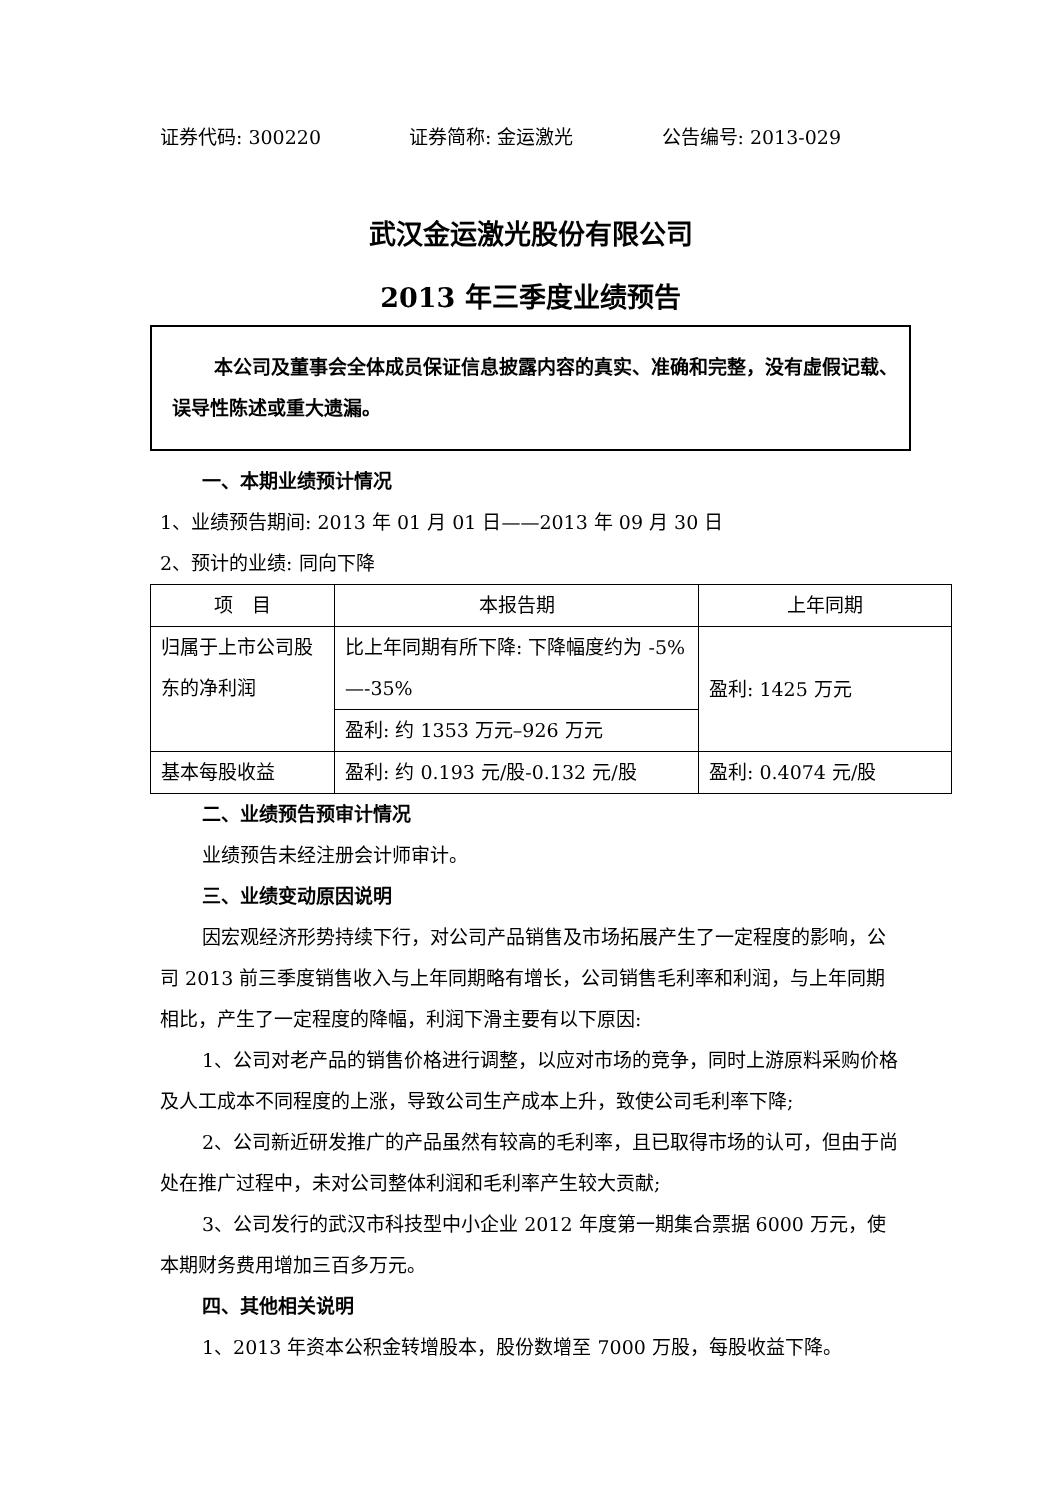证券代码: 300220 证券简称: 金运激光 公告编号: 2013-029
武汉金运激光股份有限公司
2013 年三季度业绩预告
本公司及董事会全体成员保证信息披露内容的真实、准确和完整，没有虚假记载、误导性陈述或重大遗漏。
一、本期业绩预计情况
1、业绩预告期间: 2013 年 01 月 01 日——2013 年 09 月 30 日
2、预计的业绩: 同向下降
| 项 目 | 本报告期 | 上年同期 |
| 归属于上市公司股东的净利润 | 比上年同期有所下降: 下降幅度约为 -5%—-35% | 盈利: 1425 万元 |
| | 盈利: 约 1353 万元–926 万元 | |
| 基本每股收益 | 盈利: 约 0.193 元/股-0.132 元/股 | 盈利: 0.4074 元/股 |
二、业绩预告预审计情况
业绩预告未经注册会计师审计。
三、业绩变动原因说明
因宏观经济形势持续下行，对公司产品销售及市场拓展产生了一定程度的影响，公司 2013 前三季度销售收入与上年同期略有增长，公司销售毛利率和利润，与上年同期相比，产生了一定程度的降幅，利润下滑主要有以下原因:
1、公司对老产品的销售价格进行调整，以应对市场的竞争，同时上游原料采购价格及人工成本不同程度的上涨，导致公司生产成本上升，致使公司毛利率下降;
2、公司新近研发推广的产品虽然有较高的毛利率，且已取得市场的认可，但由于尚处在推广过程中，未对公司整体利润和毛利率产生较大贡献;
3、公司发行的武汉市科技型中小企业 2012 年度第一期集合票据 6000 万元，使本期财务费用增加三百多万元。
四、其他相关说明
1、2013 年资本公积金转增股本，股份数增至 7000 万股，每股收益下降。